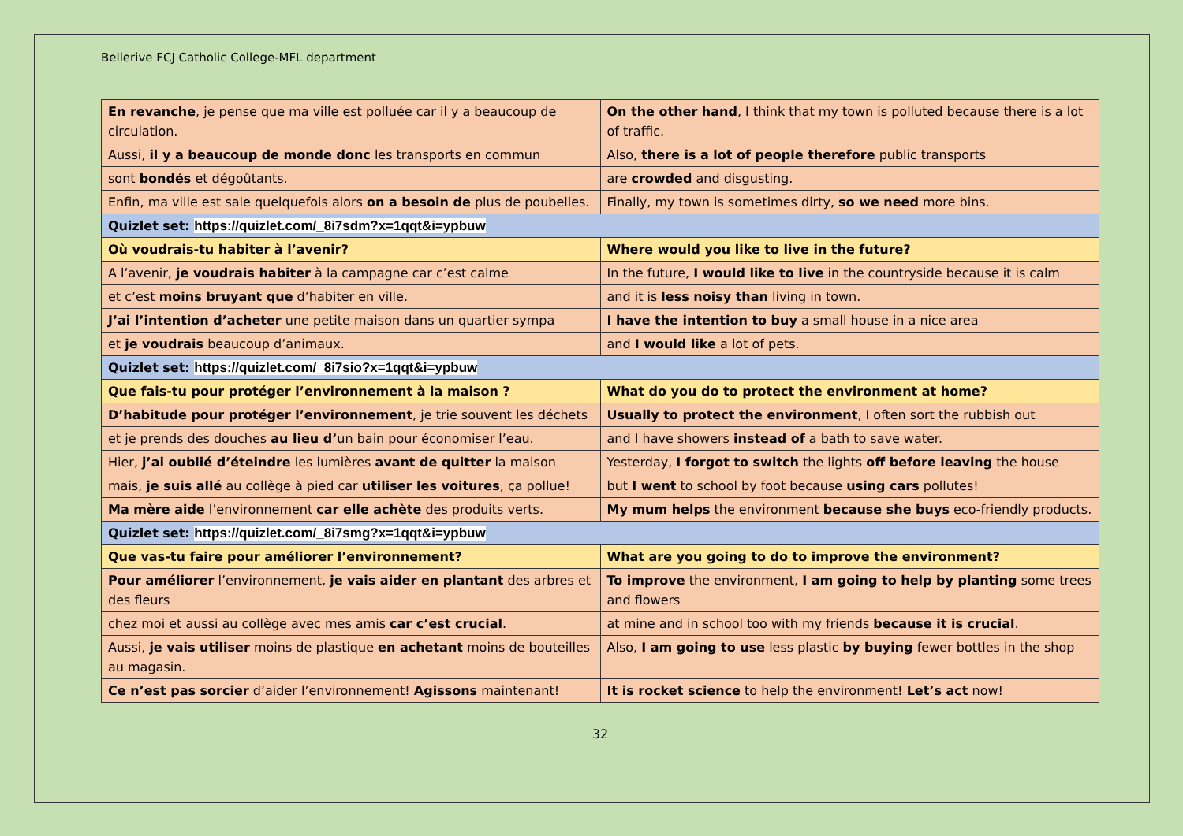Bellerive FCJ Catholic College-MFL department
| En revanche , je pense que ma ville est polluée car il y a beaucoup de circulation. | On the other hand , I think that my town is polluted because there is a lot of traffic. |
| Aussi, il y a beaucoup de monde donc les transports en commun | Also, there is a lot of people therefore public transports |
| sont bondés et dégoûtants. | are crowded and disgusting. |
| Enfin, ma ville est sale quelquefois alors on a besoin de plus de poubelles. | Finally, my town is sometimes dirty, so we need more bins. |
| Quizlet set: https://quizlet.com/_8i7sdm?x=1qqt&i=ypbuw | |
| Où voudrais-tu habiter à l’avenir? | Where would you like to live in the future? |
| A l’avenir, je voudrais habiter à la campagne car c’est calme | In the future, I would like to live in the countryside because it is calm |
| et c’est moins bruyant que d’habiter en ville. | and it is less noisy than living in town. |
| J’ai l’intention d’acheter une petite maison dans un quartier sympa | I have the intention to buy a small house in a nice area |
| et je voudrais beaucoup d’animaux. | and I would like a lot of pets. |
| Quizlet set: https://quizlet.com/_8i7sio?x=1qqt&i=ypbuw | |
| Que fais-tu pour protéger l’environnement à la maison ? | What do you do to protect the environment at home? |
| D’habitude pour protéger l’environnement , je trie souvent les déchets | Usually to protect the environment , I often sort the rubbish out |
| et je prends des douches au lieu d’ un bain pour économiser l’eau. | and I have showers instead of a bath to save water. |
| Hier, j’ai oublié d’éteindre les lumières avant de quitter la maison | Yesterday, I forgot to switch the lights off before leaving the house |
| mais, je suis allé au collège à pied car utiliser les voitures , ça pollue! | but I went to school by foot because using cars pollutes! |
| Ma mère aide l’environnement car elle achète des produits verts. | My mum helps the environment because she buys eco-friendly products. |
| Quizlet set: https://quizlet.com/_8i7smg?x=1qqt&i=ypbuw | |
| Que vas-tu faire pour améliorer l’environnement? | What are you going to do to improve the environment? |
| Pour améliorer l’environnement, je vais aider en plantant des arbres et des fleurs | To improve the environment, I am going to help by planting some trees and flowers |
| chez moi et aussi au collège avec mes amis car c’est crucial . | at mine and in school too with my friends because it is crucial . |
| Aussi, je vais utiliser moins de plastique en achetant moins de bouteilles au magasin. | Also, I am going to use less plastic by buying fewer bottles in the shop |
| Ce n’est pas sorcier d’aider l’environnement! Agissons maintenant! | It is rocket science to help the environment! Let’s act now! |
32